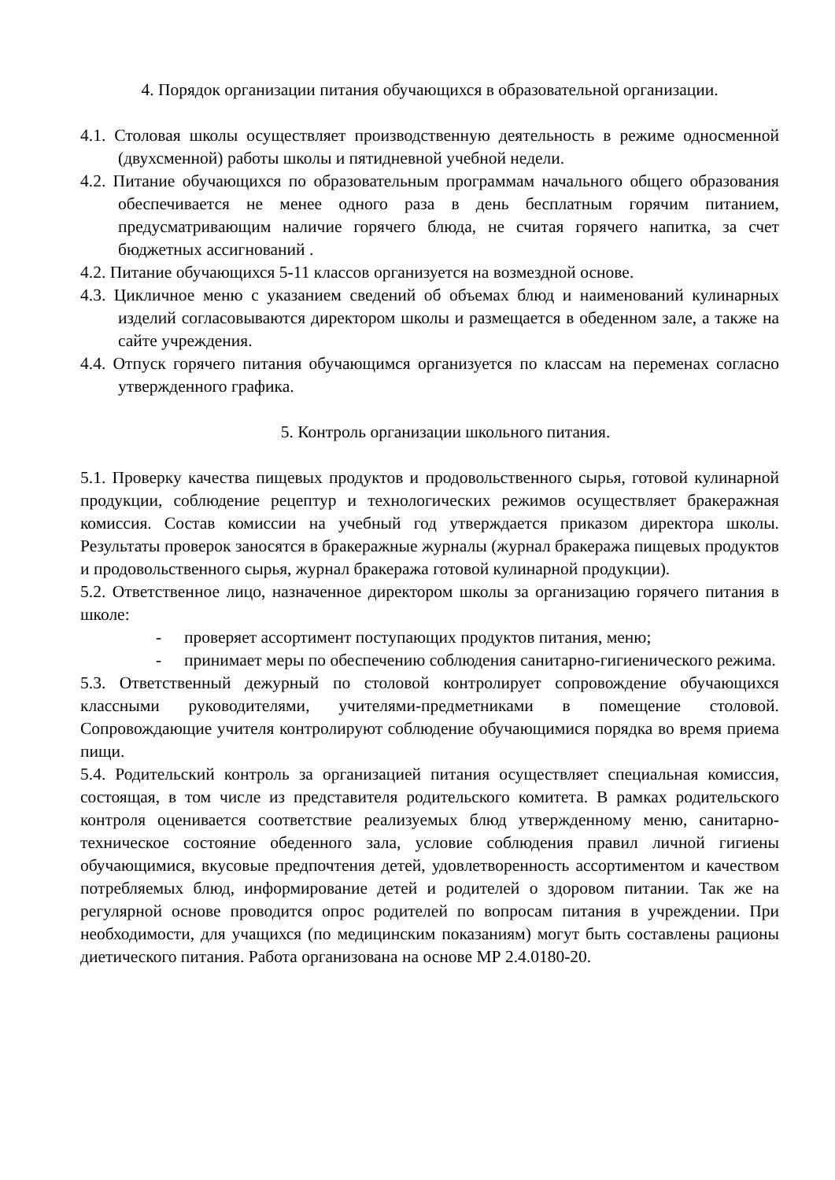4. Порядок организации питания обучающихся в образовательной организации.
4.1. Столовая школы осуществляет производственную деятельность в режиме односменной (двухсменной) работы школы и пятидневной учебной недели.
4.2. Питание обучающихся по образовательным программам начального общего образования обеспечивается не менее одного раза в день бесплатным горячим питанием, предусматривающим наличие горячего блюда, не считая горячего напитка, за счет бюджетных ассигнований .
4.2. Питание обучающихся 5-11 классов организуется на возмездной основе.
4.3. Цикличное меню с указанием сведений об объемах блюд и наименований кулинарных изделий согласовываются директором школы и размещается в обеденном зале, а также на сайте учреждения.
4.4. Отпуск горячего питания обучающимся организуется по классам на переменах согласно утвержденного графика.
5. Контроль организации школьного питания.
5.1. Проверку качества пищевых продуктов и продовольственного сырья, готовой кулинарной продукции, соблюдение рецептур и технологических режимов осуществляет бракеражная комиссия. Состав комиссии на учебный год утверждается приказом директора школы. Результаты проверок заносятся в бракеражные журналы (журнал бракеража пищевых продуктов и продовольственного сырья, журнал бракеража готовой кулинарной продукции).
5.2. Ответственное лицо, назначенное директором школы за организацию горячего питания в школе:
- проверяет ассортимент поступающих продуктов питания, меню;
- принимает меры по обеспечению соблюдения санитарно-гигиенического режима.
5.3. Ответственный дежурный по столовой контролирует сопровождение обучающихся классными руководителями, учителями-предметниками в помещение столовой. Сопровождающие учителя контролируют соблюдение обучающимися порядка во время приема пищи.
5.4. Родительский контроль за организацией питания осуществляет специальная комиссия, состоящая, в том числе из представителя родительского комитета. В рамках родительского контроля оценивается соответствие реализуемых блюд утвержденному меню, санитарно-техническое состояние обеденного зала, условие соблюдения правил личной гигиены обучающимися, вкусовые предпочтения детей, удовлетворенность ассортиментом и качеством потребляемых блюд, информирование детей и родителей о здоровом питании. Так же на регулярной основе проводится опрос родителей по вопросам питания в учреждении. При необходимости, для учащихся (по медицинским показаниям) могут быть составлены рационы диетического питания. Работа организована на основе МР 2.4.0180-20.